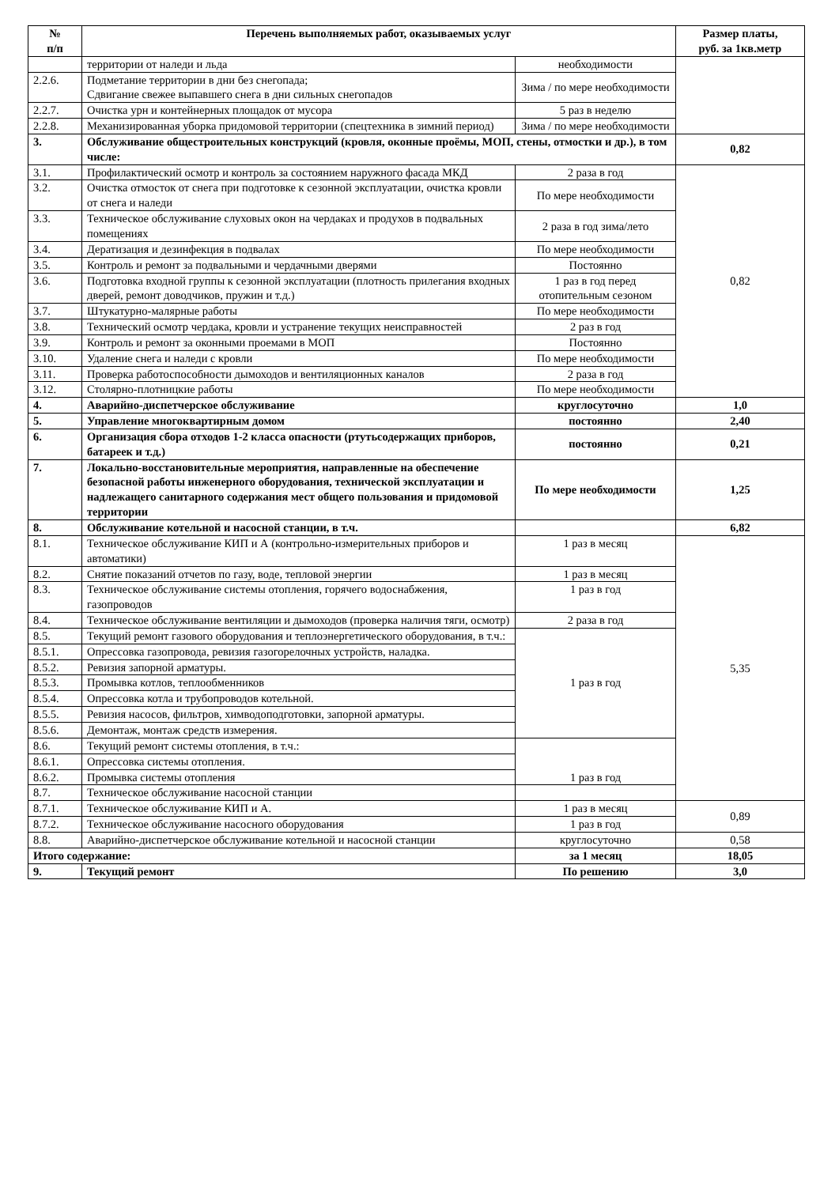| № п/п | Перечень выполняемых работ, оказываемых услуг | | Размер платы, руб. за 1кв.метр |
| --- | --- | --- | --- |
| | территории от наледи и льда | необходимости | |
| 2.2.6. | Подметание территории в дни без снегопада; Сдвигание свежее выпавшего снега в дни сильных снегопадов | Зима / по мере необходимости | |
| 2.2.7. | Очистка урн и контейнерных площадок от мусора | 5 раз в неделю | |
| 2.2.8. | Механизированная уборка придомовой территории (спецтехника в зимний период) | Зима / по мере необходимости | |
| 3. | Обслуживание общестроительных конструкций (кровля, оконные проёмы, МОП, стены, отмостки и др.), в том числе: | | 0,82 |
| 3.1. | Профилактический осмотр и контроль за состоянием наружного фасада МКД | 2 раза в год | 0,82 |
| 3.2. | Очистка отмосток от снега при подготовке к сезонной эксплуатации, очистка кровли от снега и наледи | По мере необходимости | |
| 3.3. | Техническое обслуживание слуховых окон на чердаках и продухов в подвальных помещениях | 2 раза в год зима/лето | |
| 3.4. | Дератизация и дезинфекция в подвалах | По мере необходимости | |
| 3.5. | Контроль и ремонт за подвальными и чердачными дверями | Постоянно | |
| 3.6. | Подготовка входной группы к сезонной эксплуатации (плотность прилегания входных дверей, ремонт доводчиков, пружин и т.д.) | 1 раз в год перед отопительным сезоном | |
| 3.7. | Штукатурно-малярные работы | По мере необходимости | |
| 3.8. | Технический осмотр чердака, кровли и устранение текущих неисправностей | 2 раз в год | |
| 3.9. | Контроль и ремонт за оконными проемами в МОП | Постоянно | |
| 3.10. | Удаление снега и наледи с кровли | По мере необходимости | |
| 3.11. | Проверка работоспособности дымоходов и вентиляционных каналов | 2 раза в год | |
| 3.12. | Столярно-плотницкие работы | По мере необходимости | |
| 4. | Аварийно-диспетчерское обслуживание | круглосуточно | 1,0 |
| 5. | Управление многоквартирным домом | постоянно | 2,40 |
| 6. | Организация сбора отходов 1-2 класса опасности (ртутьсодержащих приборов, батареек и т.д.) | постоянно | 0,21 |
| 7. | Локально-восстановительные мероприятия, направленные на обеспечение безопасной работы инженерного оборудования, технической эксплуатации и надлежащего санитарного содержания мест общего пользования и придомовой территории | По мере необходимости | 1,25 |
| 8. | Обслуживание котельной и насосной станции, в т.ч. | | 6,82 |
| 8.1. | Техническое обслуживание КИП и А (контрольно-измерительных приборов и автоматики) | 1 раз в месяц | 5,35 |
| 8.2. | Снятие показаний отчетов по газу, воде, тепловой энергии | 1 раз в месяц | |
| 8.3. | Техническое обслуживание системы отопления, горячего водоснабжения, газопроводов | 1 раз в год | |
| 8.4. | Техническое обслуживание вентиляции и дымоходов (проверка наличия тяги, осмотр) | 2 раза в год | |
| 8.5. | Текущий ремонт газового оборудования и теплоэнергетического оборудования, в т.ч.: | 1 раз в год | |
| 8.5.1. | Опрессовка газопровода, ревизия газогорелочных устройств, наладка. | | |
| 8.5.2. | Ревизия запорной арматуры. | | |
| 8.5.3. | Промывка котлов, теплообменников | | |
| 8.5.4. | Опрессовка котла и трубопроводов котельной. | | |
| 8.5.5. | Ревизия насосов, фильтров, химводоподготовки, запорной арматуры. | | |
| 8.5.6. | Демонтаж, монтаж средств измерения. | | |
| 8.6. | Текущий ремонт системы отопления, в т.ч.: | 1 раз в год | |
| 8.6.1. | Опрессовка системы отопления. | | |
| 8.6.2. | Промывка системы отопления | | |
| 8.7. | Техническое обслуживание насосной станции | | |
| 8.7.1. | Техническое обслуживание КИП и А. | 1 раз в месяц | 0,89 |
| 8.7.2. | Техническое обслуживание насосного оборудования | 1 раз в год | |
| 8.8. | Аварийно-диспетчерское обслуживание котельной и насосной станции | круглосуточно | 0,58 |
| Итого содержание: | | за 1 месяц | 18,05 |
| 9. | Текущий ремонт | По решению | 3,0 |